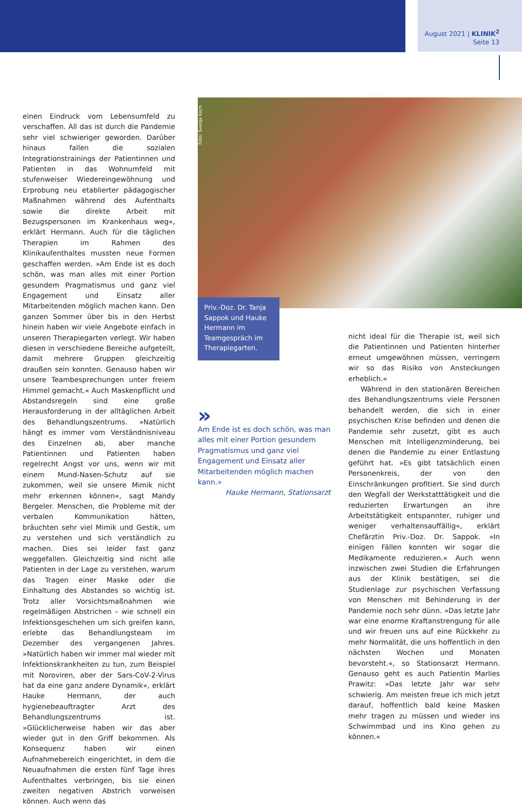August 2021 | KLINIK<sup>2</sup>
Seite 13
einen Eindruck vom Lebensumfeld zu verschaffen. All das ist durch die Pandemie sehr viel schwieriger geworden. Darüber hinaus fallen die sozialen Integrationstrainings der Patientinnen und Patienten in das Wohnumfeld mit stufenweiser Wiedereingewöhnung und Erprobung neu etablierter pädagogischer Maßnahmen während des Aufenthalts sowie die direkte Arbeit mit Bezugspersonen im Krankenhaus weg«, erklärt Hermann. Auch für die täglichen Therapien im Rahmen des Klinikaufenthaltes mussten neue Formen geschaffen werden. »Am Ende ist es doch schön, was man alles mit einer Portion gesundem Pragmatismus und ganz viel Engagement und Einsatz aller Mitarbeitenden möglich machen kann. Den ganzen Sommer über bis in den Herbst hinein haben wir viele Angebote einfach in unseren Therapiegarten verlegt. Wir haben diesen in verschiedene Bereiche aufgeteilt, damit mehrere Gruppen gleichzeitig draußen sein konnten. Genauso haben wir unsere Teambesprechungen unter freiem Himmel gemacht.« Auch Maskenpflicht und Abstandsregeln sind eine große Herausforderung in der alltäglichen Arbeit des Behandlungszentrums. »Natürlich hängt es immer vom Verständnisniveau des Einzelnen ab, aber manche Patientinnen und Patienten haben regelrecht Angst vor uns, wenn wir mit einem Mund-Nasen-Schutz auf sie zukommen, weil sie unsere Mimik nicht mehr erkennen können«, sagt Mandy Bergeler. Menschen, die Probleme mit der verbalen Kommunikation hätten, bräuchten sehr viel Mimik und Gestik, um zu verstehen und sich verständlich zu machen. Dies sei leider fast ganz weggefallen. Gleichzeitig sind nicht alle Patienten in der Lage zu verstehen, warum das Tragen einer Maske oder die Einhaltung des Abstandes so wichtig ist. Trotz aller Vorsichtsmaßnahmen wie regelmäßigen Abstrichen – wie schnell ein Infektionsgeschehen um sich greifen kann, erlebte das Behandlungsteam im Dezember des vergangenen Jahres. »Natürlich haben wir immer mal wieder mit Infektionskrankheiten zu tun, zum Beispiel mit Noroviren, aber der Sars-CoV-2-Virus hat da eine ganz andere Dynamik«, erklärt Hauke Hermann, der auch hygienebeauftragter Arzt des Behandlungszentrums ist. »Glücklicherweise haben wir das aber wieder gut in den Griff bekommen. Als Konsequenz haben wir einen Aufnahmebereich eingerichtet, in dem die Neuaufnahmen die ersten fünf Tage ihres Aufenthaltes verbringen, bis sie einen zweiten negativen Abstrich vorweisen können. Auch wenn das
Foto: Svenja Koch
Priv.-Doz. Dr. Tanja Sappok und Hauke Hermann im Teamgespräch im Therapiegarten.
»
Am Ende ist es doch schön, was man alles mit einer Portion gesundem Pragmatismus und ganz viel Engagement und Einsatz aller Mitarbeitenden möglich machen kann.»
Hauke Hermann, Stationsarzt
nicht ideal für die Therapie ist, weil sich die Patientinnen und Patienten hinterher erneut umgewöhnen müssen, verringern wir so das Risiko von Ansteckungen erheblich.«
Während in den stationären Bereichen des Behandlungszentrums viele Personen behandelt werden, die sich in einer psychischen Krise befinden und denen die Pandemie sehr zusetzt, gibt es auch Menschen mit Intelligenzminderung, bei denen die Pandemie zu einer Entlastung geführt hat. »Es gibt tatsächlich einen Personenkreis, der von den Einschränkungen profitiert. Sie sind durch den Wegfall der Werkstatttätigkeit und die reduzierten Erwartungen an ihre Arbeitstätigkeit entspannter, ruhiger und weniger verhaltensauffällig«, erklärt Chefärztin Priv.-Doz. Dr. Sappok. »In einigen Fällen konnten wir sogar die Medikamente reduzieren.« Auch wenn inzwischen zwei Studien die Erfahrungen aus der Klinik bestätigen, sei die Studienlage zur psychischen Verfassung von Menschen mit Behinderung in der Pandemie noch sehr dünn. »Das letzte Jahr war eine enorme Kraftanstrengung für alle und wir freuen uns auf eine Rückkehr zu mehr Normalität, die uns hoffentlich in den nächsten Wochen und Monaten bevorsteht.«, so Stationsarzt Hermann. Genauso geht es auch Patientin Marlies Prawitz: »Das letzte Jahr war sehr schwierig. Am meisten freue ich mich jetzt darauf, hoffentlich bald keine Masken mehr tragen zu müssen und wieder ins Schwimmbad und ins Kino gehen zu können.«